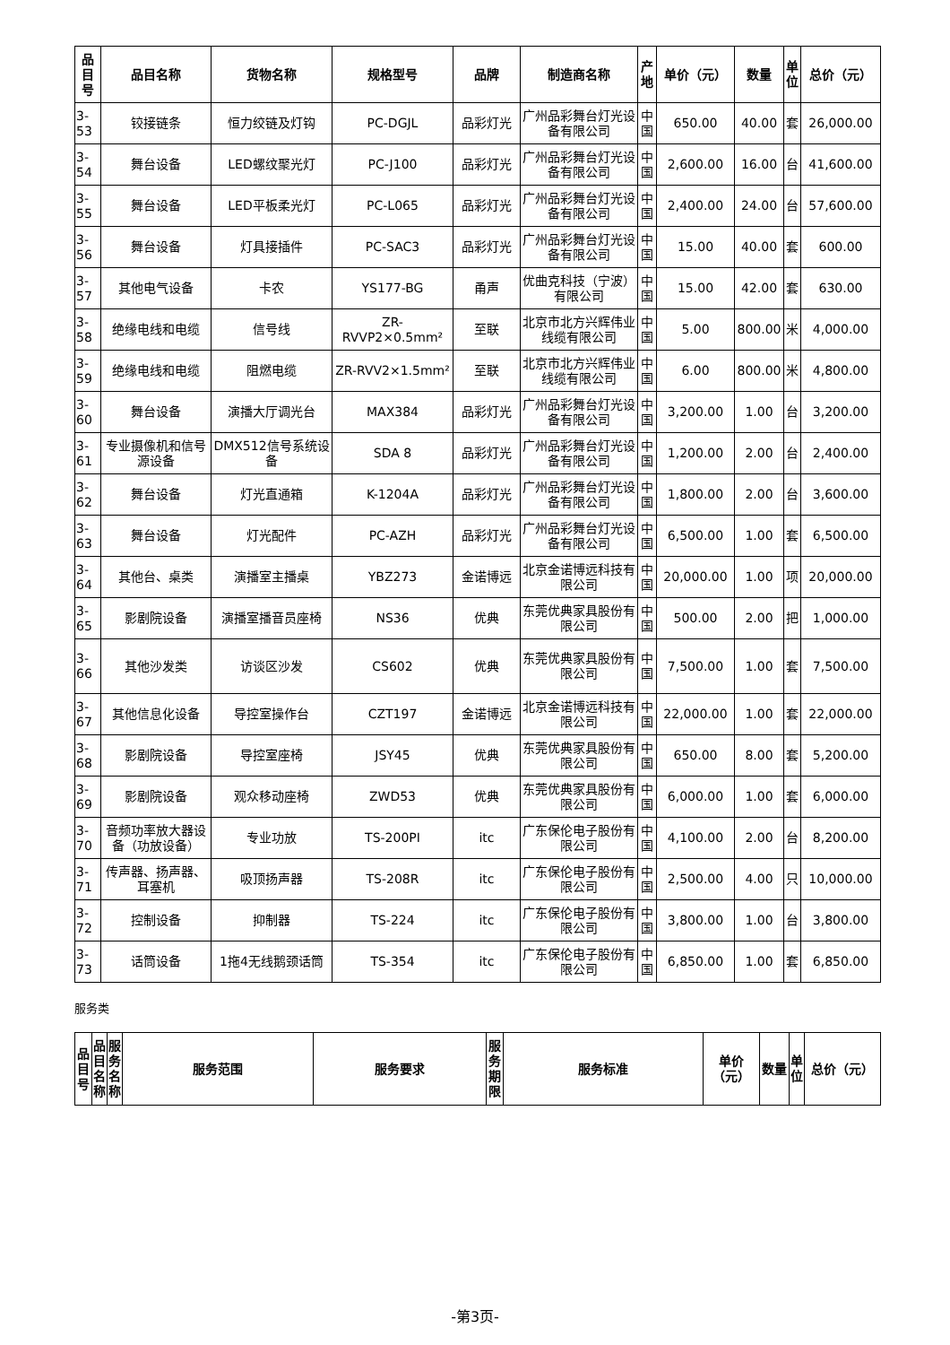| 品目号 | 品目名称 | 货物名称 | 规格型号 | 品牌 | 制造商名称 | 产地 | 单价（元） | 数量 | 单位 | 总价（元） |
| --- | --- | --- | --- | --- | --- | --- | --- | --- | --- | --- |
| 3-53 | 铰接链条 | 恒力绞链及灯钩 | PC-DGJL | 品彩灯光 | 广州品彩舞台灯光设备有限公司 | 中国 | 650.00 | 40.00 | 套 | 26,000.00 |
| 3-54 | 舞台设备 | LED螺纹聚光灯 | PC-J100 | 品彩灯光 | 广州品彩舞台灯光设备有限公司 | 中国 | 2,600.00 | 16.00 | 台 | 41,600.00 |
| 3-55 | 舞台设备 | LED平板柔光灯 | PC-L065 | 品彩灯光 | 广州品彩舞台灯光设备有限公司 | 中国 | 2,400.00 | 24.00 | 台 | 57,600.00 |
| 3-56 | 舞台设备 | 灯具接插件 | PC-SAC3 | 品彩灯光 | 广州品彩舞台灯光设备有限公司 | 中国 | 15.00 | 40.00 | 套 | 600.00 |
| 3-57 | 其他电气设备 | 卡农 | YS177-BG | 甬声 | 优曲克科技（宁波）有限公司 | 中国 | 15.00 | 42.00 | 套 | 630.00 |
| 3-58 | 绝缘电线和电缆 | 信号线 | ZR-RVVP2×0.5mm² | 至联 | 北京市北方兴辉伟业线缆有限公司 | 中国 | 5.00 | 800.00 | 米 | 4,000.00 |
| 3-59 | 绝缘电线和电缆 | 阻燃电缆 | ZR-RVV2×1.5mm² | 至联 | 北京市北方兴辉伟业线缆有限公司 | 中国 | 6.00 | 800.00 | 米 | 4,800.00 |
| 3-60 | 舞台设备 | 演播大厅调光台 | MAX384 | 品彩灯光 | 广州品彩舞台灯光设备有限公司 | 中国 | 3,200.00 | 1.00 | 台 | 3,200.00 |
| 3-61 | 专业摄像机和信号源设备 | DMX512信号系统设备 | SDA 8 | 品彩灯光 | 广州品彩舞台灯光设备有限公司 | 中国 | 1,200.00 | 2.00 | 台 | 2,400.00 |
| 3-62 | 舞台设备 | 灯光直通箱 | K-1204A | 品彩灯光 | 广州品彩舞台灯光设备有限公司 | 中国 | 1,800.00 | 2.00 | 台 | 3,600.00 |
| 3-63 | 舞台设备 | 灯光配件 | PC-AZH | 品彩灯光 | 广州品彩舞台灯光设备有限公司 | 中国 | 6,500.00 | 1.00 | 套 | 6,500.00 |
| 3-64 | 其他台、桌类 | 演播室主播桌 | YBZ273 | 金诺博远 | 北京金诺博远科技有限公司 | 中国 | 20,000.00 | 1.00 | 项 | 20,000.00 |
| 3-65 | 影剧院设备 | 演播室播音员座椅 | NS36 | 优典 | 东莞优典家具股份有限公司 | 中国 | 500.00 | 2.00 | 把 | 1,000.00 |
| 3-66 | 其他沙发类 | 访谈区沙发 | CS602 | 优典 | 东莞优典家具股份有限公司 | 中国 | 7,500.00 | 1.00 | 套 | 7,500.00 |
| 3-67 | 其他信息化设备 | 导控室操作台 | CZT197 | 金诺博远 | 北京金诺博远科技有限公司 | 中国 | 22,000.00 | 1.00 | 套 | 22,000.00 |
| 3-68 | 影剧院设备 | 导控室座椅 | JSY45 | 优典 | 东莞优典家具股份有限公司 | 中国 | 650.00 | 8.00 | 套 | 5,200.00 |
| 3-69 | 影剧院设备 | 观众移动座椅 | ZWD53 | 优典 | 东莞优典家具股份有限公司 | 中国 | 6,000.00 | 1.00 | 套 | 6,000.00 |
| 3-70 | 音频功率放大器设备（功放设备） | 专业功放 | TS-200PI | itc | 广东保伦电子股份有限公司 | 中国 | 4,100.00 | 2.00 | 台 | 8,200.00 |
| 3-71 | 传声器、扬声器、耳塞机 | 吸顶扬声器 | TS-208R | itc | 广东保伦电子股份有限公司 | 中国 | 2,500.00 | 4.00 | 只 | 10,000.00 |
| 3-72 | 控制设备 | 抑制器 | TS-224 | itc | 广东保伦电子股份有限公司 | 中国 | 3,800.00 | 1.00 | 台 | 3,800.00 |
| 3-73 | 话筒设备 | 1拖4无线鹅颈话筒 | TS-354 | itc | 广东保伦电子股份有限公司 | 中国 | 6,850.00 | 1.00 | 套 | 6,850.00 |
服务类
| 品目号 | 品目名称 | 服务名称 | 服务范围 | 服务要求 | 服务期限 | 服务标准 | 单价（元） | 数量 | 单位 | 总价（元） |
| --- | --- | --- | --- | --- | --- | --- | --- | --- | --- | --- |
-第3页-